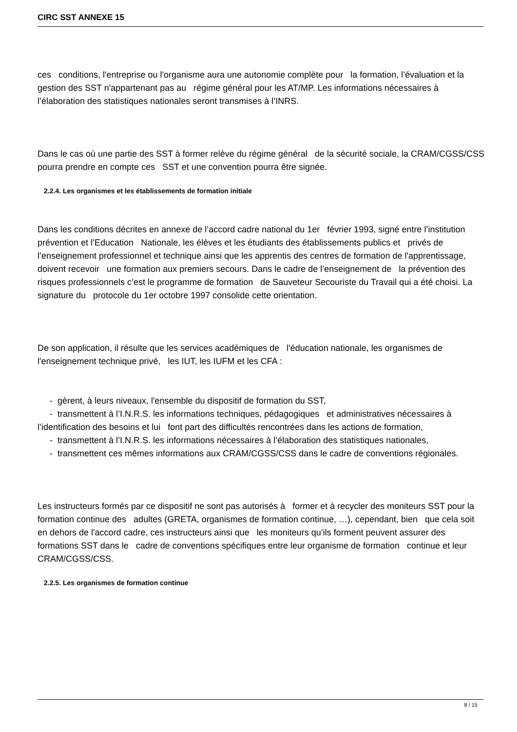CIRC SST ANNEXE 15
ces conditions, l'entreprise ou l'organisme aura une autonomie complète pour la formation, l’évaluation et la gestion des SST n'appartenant pas au régime général pour les AT/MP. Les informations nécessaires à l’élaboration des statistiques nationales seront transmises à l’INRS.
Dans le cas où une partie des SST à former relève du régime général de la sécurité sociale, la CRAM/CGSS/CSS pourra prendre en compte ces SST et une convention pourra être signée.
2.2.4. Les organismes et les établissements de formation initiale
Dans les conditions décrites en annexe de l’accord cadre national du 1er février 1993, signé entre l’institution prévention et l’Education Nationale, les élèves et les étudiants des établissements publics et privés de l’enseignement professionnel et technique ainsi que les apprentis des centres de formation de l'apprentissage, doivent recevoir une formation aux premiers secours. Dans le cadre de l’enseignement de la prévention des risques professionnels c’est le programme de formation de Sauveteur Secouriste du Travail qui a été choisi. La signature du protocole du 1er octobre 1997 consolide cette orientation.
De son application, il résulte que les services académiques de l'éducation nationale, les organismes de l'enseignement technique privé, les IUT, les IUFM et les CFA :
- gèrent, à leurs niveaux, l'ensemble du dispositif de formation du SST,
- transmettent à l’I.N.R.S. les informations techniques, pédagogiques et administratives nécessaires à l’identification des besoins et lui font part des difficultés rencontrées dans les actions de formation,
- transmettent à l’I.N.R.S. les informations nécessaires à l’élaboration des statistiques nationales,
- transmettent ces mêmes informations aux CRAM/CGSS/CSS dans le cadre de conventions régionales.
Les instructeurs formés par ce dispositif ne sont pas autorisés à former et à recycler des moniteurs SST pour la formation continue des adultes (GRETA, organismes de formation continue, …), cependant, bien que cela soit en dehors de l'accord cadre, ces instructeurs ainsi que les moniteurs qu’ils forment peuvent assurer des formations SST dans le cadre de conventions spécifiques entre leur organisme de formation continue et leur CRAM/CGSS/CSS.
2.2.5. Les organismes de formation continue
8 / 15